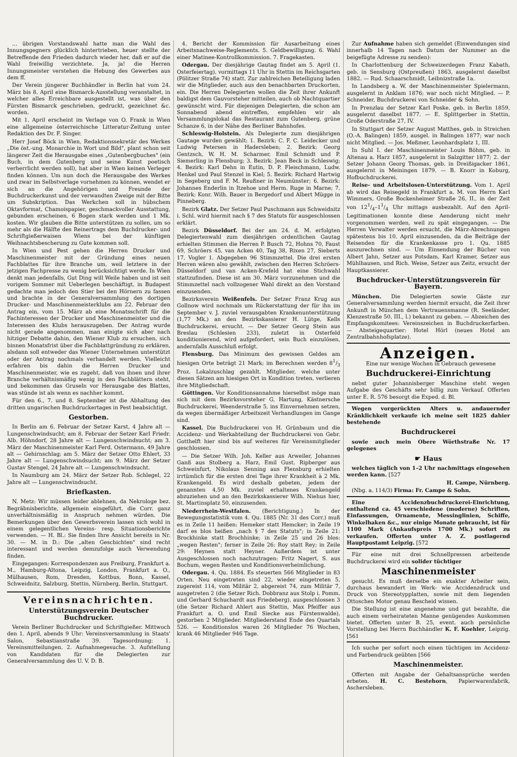... übrigen Vorstandswahl hatte man die Wahl des Innungsgegners glücklich hintertrieben, heuer stellte der Betreffende den Frieden dadurch wieder her, daß er auf die Wahl freiwillig verzichtete. Ja, ja! die Herren Innungsmeister verstehen die Hebung des Gewerbes aus dem ff.
Der Verein jüngerer Buchhändler in Berlin hat vom 24. März bis 8. April eine Bismarck-Ausstellung veranstaltet, in welcher alles Erreichbare ausgestellt ist, was über den Fürsten Bismarck geschrieben, gedruckt, gezeichnet &c. worden.
Mit 1. April erscheint im Verlage von O. Frank in Wien eine allgemeine österreichische Litteratur-Zeitung unter Redaktion des Dr. F. Singer.
Herr Josef Böck in Wien, Redaktionssekretär des Werkes „Die öst.-ung. Monarchie in Wort und Bild", plant schon seit längerer Zeit die Herausgabe eines „Gutenbergbuches" (ein Buch, in dem Gutenberg und seine Kunst poetisch verherrlicht werden soll), hat aber in Wien keinen Verleger finden können. Um nun doch die Herausgabe des Werkes und zwar im Selbstverlage vornehmen zu können, wendet er sich an die Angehörigen und Freunde der Buchdruckerkunst und der verwandten Zweige mit der Bitte um Subskription. Das Werkchen soll in hübschem Oktavformat, Chamoispapier, geschmackvoller Ausstattung, gebunden erscheinen, 6 Bogen stark werden und 1 Mk. kosten. Wir glauben die Bitte unterstützen zu sollen, um so mehr als die Hälfte des Reinertrags dem Buchdrucker- und Schriftgießerwaisen Wiens bei der künftigen Weihnachtsbescherung zu Gute kommen soll.
In Wien und Pest gehen die Herren Drucker und Maschinenmeister mit der Gründung eines neuen Fachblattes für ihre Branche um, weil letztere in der jetzigen Fachpresse zu wenig berücksichtigt werde. In Wien denkt man jedenfalls, Gut Ding will Weile haben und ist seit vorigem Sommer mit Ueberlegen beschäftigt, in Budapest gedachte man jedoch den Stier bei den Hörnern zu fassen und brachte in der Generalversammlung des dortigen Drucker- und Maschinenmeisterklubs am 22. Februar den Antrag ein, vom 15. März ab eine Monatsschrift für die Fachinteressen der Drucker und Maschinenmeister und die Interessen des Klubs herauszugeben. Der Antrag wurde nicht gerade angenommen, man einigte sich aber nach hitziger Debatte dahin, den Wiener Klub zu ersuchen, sich binnen Monatsfrist über die Fachblattgründung zu erklären, alsdann soll entweder das Wiener Unternehmen unterstützt oder der Antrag nochmals verhandelt werden. Vielleicht erfahren bis dahin die Herren Drucker und Maschinenmeister, wie es zugeht, daß von ihnen und ihrer Branche verhältnismäßig wenig in den Fachblättern steht, und bekommen das Gruseln vor Herausgabe des Blattes, was stünde ist als wenn es nachher kommt.
Für den 6., 7. und 8. September ist die Abhaltung des dritten ungarischen Buchdruckertages in Pest beabsichtigt.
Gestorben.
In Berlin am 6. Februar der Setzer Karst, 4 Jahre alt — Lungenschwindsucht; am 8. Februar der Setzer Karl Friedr. Alb. Höhndorf, 28 Jahre alt — Lungenschwindsucht; am 3. März der Maschinenmeister Karl Ferd. Ostermann, 49 Jahre alt — Gehirnschlag; am 5. März der Setzer Otto Ehlert, 33 Jahre alt — Lungenschwindsucht; am 9. März der Setzer Gustav Stengel, 24 Jahre alt — Lungenschwindsucht.
In Naumburg am 24. März der Setzer Rob. Schlegel, 22 Jahre alt — Lungenschwindsucht.
Briefkasten.
N. Metz: Wir müssen leider ablehnen, da Nekrologe bez. Begräbnisberichte, allgemein eingeführt, die Corr. ganz unverhältnismäßig in Anspruch nehmen würden. Die Bemerkungen über den Gewerbsverein lassen sich wohl in einem gelegentlichen Vereins- resp. Situationsberichte verwenden. — H. Bl.: Sie finden Ihre Ansicht bereits in Nr. 30. — M. in D.: Die „alten Geschichten" sind recht interessant und werden demzufolge auch Verwendung finden.
Eingegangen: Korrespondenzen aus Freiburg, Frankfurt a. M., Hamburg-Altona, Leipzig, London, Frankfurt a. O., Mülhausen, Rom, Dresden, Kottbus, Bonn, Kassel, Schweidnitz, Salzburg, Stettin, Nürnberg, Berlin, Stuttgart.
Vereinsnachrichten.
Unterstützungsverein Deutscher Buchdrucker.
Verein Berliner Buchdrucker und Schriftgießer. Mittwoch den 1. April, abends 9 Uhr: Vereinsversammlung in Staats' Salon, Sebastianstraße 39. Tagesordnung: 1. Vereinsmitteilungen. 2. Aufnahmegesuche. 3. Aufstellung von Kandidaten für die Delegierten zur Generalversammlung des U. V. D. B.
4. Bericht der Kommission für Ausarbeitung eines Arbeitsnachweise-Reglements. 5. Geldbewilligung. 6. Wahl einer Matinee-Kontrollkommission. 7. Fragekasten.
Odergau. Der diesjährige Gautag findet am 5. April (1. Osterfeiertag), vormittags 11 Uhr in Stettin im Reichsgarten (Pölitzer Straße 74) statt. Zur zahlreichen Beteiligung laden wir die Mitglieder, auch aus den benachbarten Druckorten, ein. Die Herren Delegierten wollen die Zeit ihrer Ankunft baldigst dem Gauvorsteher mitteilen, auch ob Nachtquartier gewünscht wird. Für diejenigen Delegierten, die schon am Sonnabend abend eintreffen, empfehlen wir als Versammlungslokal das Restaurant zum Gutenberg, grüne Schanze 6, in der Nähe des Berliner Bahnhofes.
Schleswig-Holstein. Als Delegierte zum diesjährigen Gautage wurden gewählt: 1. Bezirk: C. F. C. Leidecker und Ludwig Petersen in Hadersleben; 2. Bezirk: Georg Gentzsch, W. H. M. Scharmer, Emil Schmidt und P. Siemerling in Flensburg; 3. Bezirk: Jean Beck in Schleswig; 4. Bezirk: Karl Dehn in Eutin, D. P. Fleischmann, Ludw. Henkel und Paul Stenzel in Kiel; 5. Bezirk: Richard Hartwig in Segeberg und F. M. Reußner in Neumünster; 6. Bezirk: Johannes Enderlin in Itzehoe und Herm. Ruge in Marne; 7. Bezirk: Konr. Wilh. Bauer in Bergedorf und Albert Mügge in Pinneberg.
Bezirk Glatz. Der Setzer Paul Puschmann aus Schweidnitz i. Schl. wird hiermit nach § 7 des Statuts für ausgeschlossen erklärt.
Bezirk Düsseldorf. Bei der am 24. d. M. erfolgten Delegiertenwahl zum diesjährigen ordentlichen Gautag erhielten Stimmen die Herren P. Busch 72, Hohns 70, Faust 69, Schröers 45, van Acken 40, Tag 38, Rixen 27, Sieberts 17, Vogler 1. Abgegeben 96 Stimmzettel. Die drei ersten Herren wären also gewählt, zwischen den Herren Schröers-Düsseldorf und van Acken-Krefeld hat eine Stichwahl stattzufinden. Diese ist am 30. März vorzunehmen und die Stimmzettel nach vollzogener Wahl direkt an den Vorstand einzusenden.
Bezirksverein Weißenfels. Der Setzer Franz Krug aus Gollnow wird nochmals um Rückerstattung der für ihn im September v. J. zuviel verausgabten Krankenunterstützung (1,77 Mk.) an den Bezirkskassierer H. Lütge, Kells Buchdruckerei, ersucht. — Der Setzer Georg Stein aus Breslau (Schlesien 233), zuletzt in Osterfeld konditionierend, wird aufgefordert, sein Buch einzulösen, andernfalls Ausschluß erfolgt.
Flensburg. Das Minimum des gewissen Geldes am hiesigen Orte beträgt 21 Mark; im Berechnen werden 81/3 Proz. Lokalzuschlag gezahlt. Mitglieder, welche unter diesen Sätzen am hiesigen Ort in Kondition treten, verlieren ihre Mitgliedschaft.
Göttingen. Vor Konditionsannahme hierselbst möge man sich mit dem Bezirksvorsteher G. Hartung, Kästnersche Buchdruckerei, Weenderstraße 5, ins Einvernehmen setzen, da wegen übermäßiger Arbeitszeit Verhandlungen im Gange sind.
Kassel. Die Buchdruckerei von H. Grünbaum und die Accidenz- und Werkabteilung der Buchdruckerei von Gebr. Gotthelft hier sind bis auf weiteres für Vereinsmitglieder geschlossen.
— Die Setzer Wilh. Joh. Keller aus Arweiler, Johannes Ganß aus Stolberg a. Harz, Emil Gust. Ripberger aus Schweinfurt, Nikolaus Senning aus Flensburg erhielten irrtümlich für die ersten drei Tage ihrer Krankheit à 2 Mk. Krankengeld. Es wird deshalb gebeten, jedem der genannten 4,50 Mk. zuviel erhaltenes Krankengeld abzuziehen und an den Bezirkskassierer Wilh. Niehus hier, St. Martinsplatz 50, einzusenden.
Niederrhein-Westfalen. (Berichtigung.) In der Bewegungsstatistik vom 4. Qu. 1885 (Nr. 31 des Corr.) muß es in Zeile 11 heißen: Hemeker statt Hemcker; in Zeile 19 darf es blos heißen „nach § 7 des Statuts"; in Zeile 21: Brockhinke statt Brochhinke; in Zeile 25 und 26 blos: „wegen Resten"; ferner in Zeile 26: Roy statt Rey; in Zeile 29: Heynen statt Heyner. Außerdem ist unter Ausgeschlossen noch nachzutragen: Fritz Nagert, S. aus Bochum, wegen Resten und Konditionsverheimlichung.
Odergau. 4. Qu. 1884. Es steuerten 566 Mitglieder in 83 Orten. Neu eingetreten sind 22, wieder eingetreten 5, zugereist 114, vom Militär 2, abgereist 74, zum Militär 7, ausgetreten 2 (die Setzer Rich. Dobbranz aus Stolp i. Pomm. und Gerhard Schuchardt aus Friedeberg), ausgeschlossen 3 (die Setzer Richard Ahlert aus Stettin, Max Pfeiffer aus Frankfurt a. O. und Emil Siecke aus Fürstenwalde), gestorben 2 Mitglieder. Mitgliederstand Ende des Quartals 526. — Konditionslos waren 26 Mitglieder 76 Wochen, krank 46 Mitglieder 946 Tage.
Zur Aufnahme haben sich gemeldet (Einwendungen sind innerhalb 14 Tagen nach Datum der Nummer an die beigefügte Adresse zu senden):
In Charlottenburg der Schweizerdegen Franz Kabath, geb. in Sensburg (Ostpreußen) 1863, ausgelernt daselbst 1882. — Rud. Schaarschmidt, Leibnizstraße 1a.
In Landsberg a. W. der Maschinenmeister Spielermann, ausgelernt in Anklam 1876; war noch nicht Mitglied. — P. Schneider, Buchdruckerei von Schneider & Sohn.
In Prenzlau der Setzer Karl Poske, geb. in Berlin 1859, ausgelernt daselbst 1877. — E. Splittgerber in Stettin, Große Oderstraße 27, IV.
In Stuttgart der Setzer August Matthes, geb. in Streichen (O.-A. Balingen) 1859, ausgel. in Balingen 1877; war noch nicht Mitglied. — Jos. Meßmer, Leonhardsplatz 1, III.
In Suhl I. der Maschinenmeister Louis Böhm, geb. in Altenau a. Harz 1857, ausgelernt in Salzgitter 1877; 2. der Setzer Johann Georg Thomas, geb. in Dreißigacker 1861, ausgelernt in Meiningen 1879. — B. Knorr in Koburg, Hofbuchdruckerei.
Reise- und Arbeitslosen-Unterstützung. Vom 1. April ab wird das Reisegeld in Frankfurt a. M. von Herrn Karl Wimmers, Große Bockenheimer Straße 26, II., in der Zeit von 121/4–11/4 Uhr mittags ausbezahlt. Auf den April-Legitimationen konnte diese Aenderung nicht mehr vorgenommen werden, weil zu spät eingegangen. — Die Herren Verwalter werden ersucht, die März-Abrechnungen spätestens bis 10. April einzusenden, da die Beiträge der Reisenden für die Krankenkasse pro 1. Qu. 1885 auszurechnen sind. — Um Einsendung der Bücher von Albert Jahn, Setzer aus Potsdam, Karl Kramer, Setzer aus Mühlhausen, und Rich. Weise, Setzer aus Zeitz, ersucht der Hauptkassierer.
Buchdrucker-Unterstützungsverein für Bayern.
München. Die Delegierten sowie Gäste zur Generalversammlung werden hiermit ersucht, die Zeit ihrer Ankunft in München dem Vertrauensmanne (R. Seeländer, Klenzestraße 50, III., l.) bekannt zu geben. — Abzeichen des Empfangskomitees: Vereinszeichen in Buchdruckerfarben. — Absteigequartier: Hotel Hörl (neues Hotel am Zentralbahnhofsplatze).
Anzeigen.
Eine nur wenige Wochen in Gebrauch gewesene
Buchdruckerei-Einrichtung
nebst guter Johannisberger Maschine steht wegen Aufgabe des Geschäfts sehr billig zum Verkauf. Offerten unter E. R. 576 besorgt die Exped. d. Bl.
Wegen vorgerückten Alters u. andauernder Kränklichkeit verkaufe ich meine seit 1825 dahier bestehende
Buchdruckerei
sowie auch mein Obere Wörthstraße Nr. 17 gelegenes
☛ Haus
welches täglich von 1–2 Uhr nachmittags eingesehen werden kann. [527
H. Campe, Nürnberg.
(Nbg. a. 114/3) Firma: Fr. Campe & Sohn.
Eine Accidenzbuchdruckerei-Einrichtung, enthaltend ca. 45 verschiedene (moderne) Schriften, Einfassungen, Ornamente, Messinglinien, Schiffe, Winkelhaken &c., nur einige Monate gebraucht, ist für 1100 Mark (Ankaufspreis 1700 Mk.) sofort zu verkaufen. Offerten unter A. Z. postlagernd Hauptpostamt Leipzig. [572
Für eine mit drei Schnellpressen arbeitende Buchdruckerei wird ein solider tüchtiger
Maschinenmeister
gesucht. Es muß derselbe ein exakter Arbeiter sein, durchaus bewandert im Werk- wie Accidenzdruck und Druck von Stereotypplatten, sowie mit dem liegenden Ottoschen Motor genau Bescheid wissen.
Die Stellung ist eine angenehme und gut bezahlte, die auch einem verheirateten Manne genügendes Auskommen bietet. Offerten unter B. 25, event. auch persönliche Vorstellung bei Herrn Buchhändler K. F. Koehler, Leipzig. [561
Ich suche per sofort noch einen tüchtigen im Accidenz- und Farbendruck geübten [566
Maschinenmeister.
Offerten mit Angabe der Gehaltsansprüche werden erbeten. H. C. Bestehorn, Papierwarenfabrik, Aschersleben.